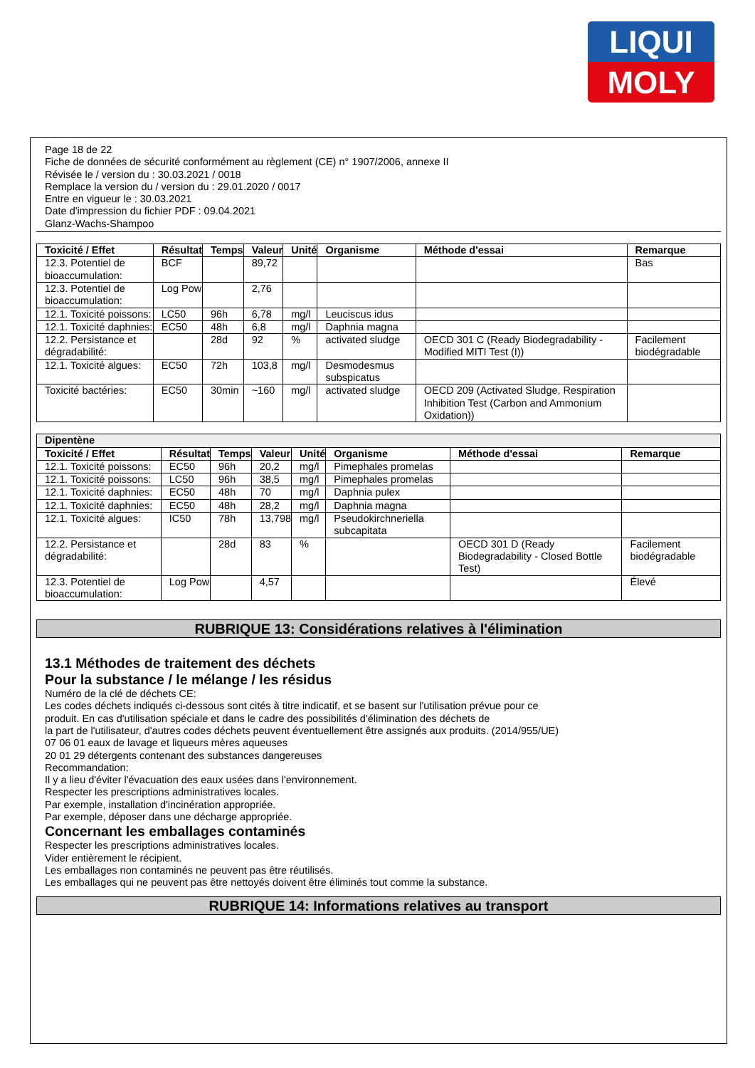LIQUI
MOLY
Page 18 de 22
Fiche de données de sécurité conformément au règlement (CE) n° 1907/2006, annexe II
Révisée le / version du : 30.03.2021 / 0018
Remplace la version du / version du : 29.01.2020 / 0017
Entre en vigueur le : 30.03.2021
Date d'impression du fichier PDF : 09.04.2021
Glanz-Wachs-Shampoo
| Toxicité / Effet | Résultat | Temps | Valeur | Unité | Organisme | Méthode d'essai | Remarque |
| --- | --- | --- | --- | --- | --- | --- | --- |
| 12.3. Potentiel de bioaccumulation: | BCF | | 89,72 | | | | Bas |
| 12.3. Potentiel de bioaccumulation: | Log Pow | | 2,76 | | | | |
| 12.1. Toxicité poissons: | LC50 | 96h | 6,78 | mg/l | Leuciscus idus | | |
| 12.1. Toxicité daphnies: | EC50 | 48h | 6,8 | mg/l | Daphnia magna | | |
| 12.2. Persistance et dégradabilité: | | 28d | 92 | % | activated sludge | OECD 301 C (Ready Biodegradability - Modified MITI Test (I)) | Facilement biodégradable |
| 12.1. Toxicité algues: | EC50 | 72h | 103,8 | mg/l | Desmodesmus subspicatus | | |
| Toxicité bactéries: | EC50 | 30min | ~160 | mg/l | activated sludge | OECD 209 (Activated Sludge, Respiration Inhibition Test (Carbon and Ammonium Oxidation)) | |
| Dipentène | | | | | | | |
| --- | --- | --- | --- | --- | --- | --- | --- |
| Toxicité / Effet | Résultat | Temps | Valeur | Unité | Organisme | Méthode d'essai | Remarque |
| 12.1. Toxicité poissons: | EC50 | 96h | 20,2 | mg/l | Pimephales promelas | | |
| 12.1. Toxicité poissons: | LC50 | 96h | 38,5 | mg/l | Pimephales promelas | | |
| 12.1. Toxicité daphnies: | EC50 | 48h | 70 | mg/l | Daphnia pulex | | |
| 12.1. Toxicité daphnies: | EC50 | 48h | 28,2 | mg/l | Daphnia magna | | |
| 12.1. Toxicité algues: | IC50 | 78h | 13,798 | mg/l | Pseudokirchneriella subcapitata | | |
| 12.2. Persistance et dégradabilité: | | 28d | 83 | % | | OECD 301 D (Ready Biodegradability - Closed Bottle Test) | Facilement biodégradable |
| 12.3. Potentiel de bioaccumulation: | Log Pow | | 4,57 | | | | Élevé |
RUBRIQUE 13: Considérations relatives à l'élimination
13.1 Méthodes de traitement des déchets
Pour la substance / le mélange / les résidus
Numéro de la clé de déchets CE:
Les codes déchets indiqués ci-dessous sont cités à titre indicatif, et se basent sur l'utilisation prévue pour ce
produit. En cas d'utilisation spéciale et dans le cadre des possibilités d'élimination des déchets de
la part de l'utilisateur, d'autres codes déchets peuvent éventuellement être assignés aux produits. (2014/955/UE)
07 06 01 eaux de lavage et liqueurs mères aqueuses
20 01 29 détergents contenant des substances dangereuses
Recommandation:
Il y a lieu d'éviter l'évacuation des eaux usées dans l'environnement.
Respecter les prescriptions administratives locales.
Par exemple, installation d'incinération appropriée.
Par exemple, déposer dans une décharge appropriée.
Concernant les emballages contaminés
Respecter les prescriptions administratives locales.
Vider entièrement le récipient.
Les emballages non contaminés ne peuvent pas être réutilisés.
Les emballages qui ne peuvent pas être nettoyés doivent être éliminés tout comme la substance.
RUBRIQUE 14: Informations relatives au transport